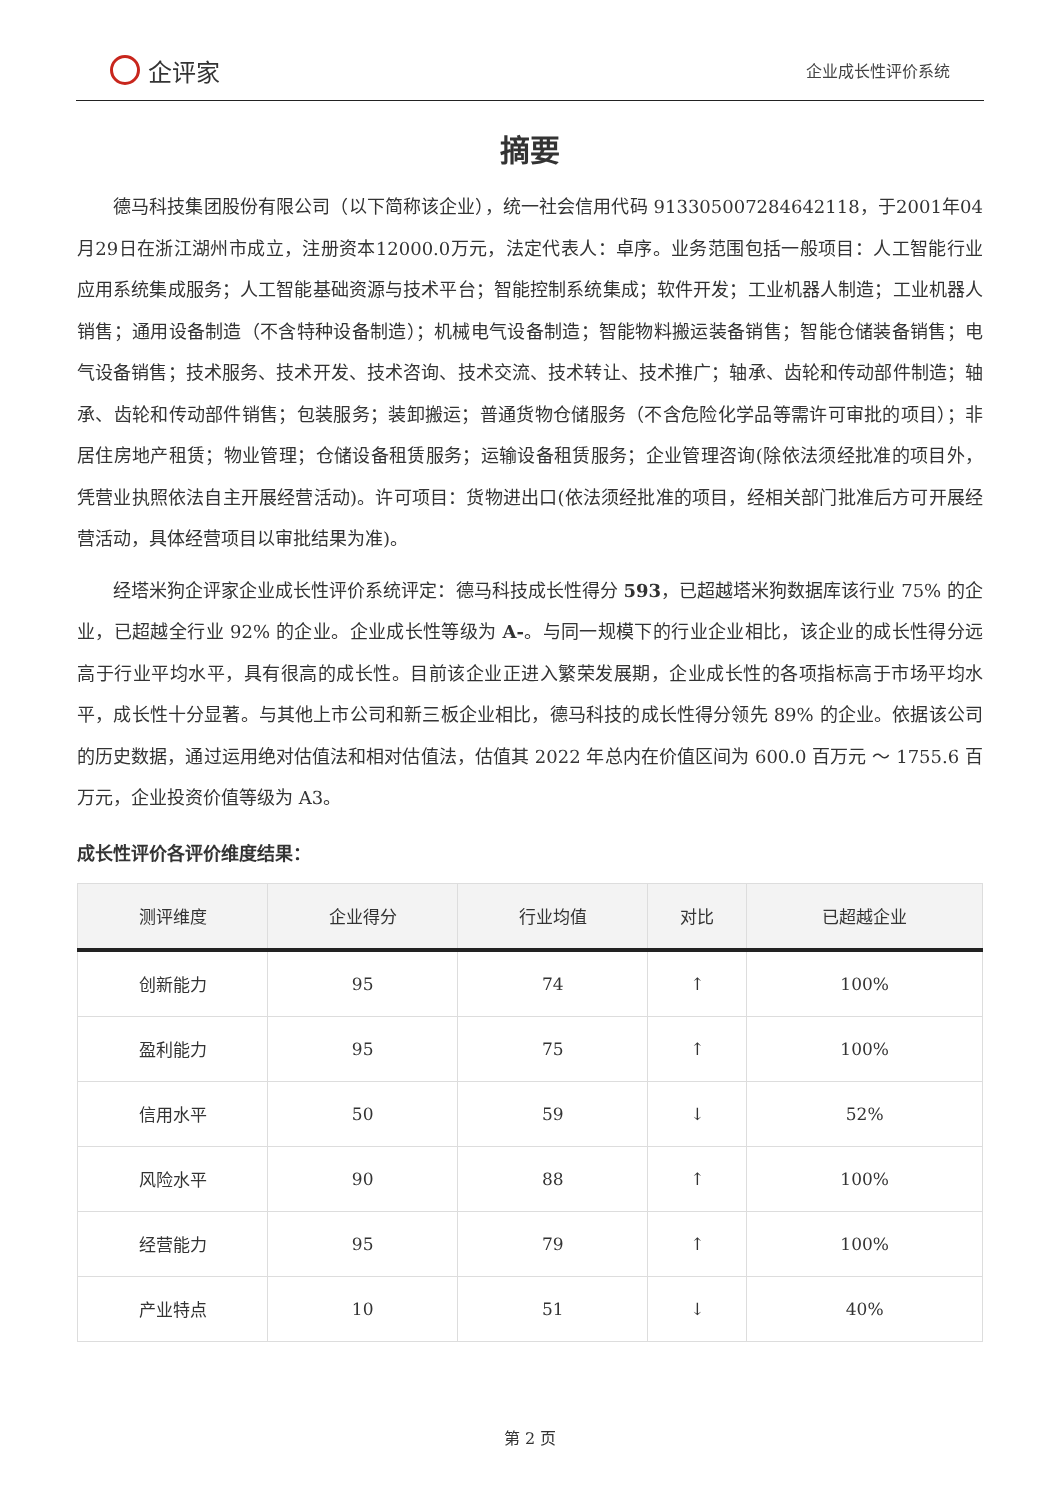企评家
企业成长性评价系统
摘要
德马科技集团股份有限公司（以下简称该企业），统一社会信用代码 913305007284642118，于2001年04月29日在浙江湖州市成立，注册资本12000.0万元，法定代表人：卓序。业务范围包括一般项目：人工智能行业应用系统集成服务；人工智能基础资源与技术平台；智能控制系统集成；软件开发；工业机器人制造；工业机器人销售；通用设备制造（不含特种设备制造）；机械电气设备制造；智能物料搬运装备销售；智能仓储装备销售；电气设备销售；技术服务、技术开发、技术咨询、技术交流、技术转让、技术推广；轴承、齿轮和传动部件制造；轴承、齿轮和传动部件销售；包装服务；装卸搬运；普通货物仓储服务（不含危险化学品等需许可审批的项目）；非居住房地产租赁；物业管理；仓储设备租赁服务；运输设备租赁服务；企业管理咨询(除依法须经批准的项目外，凭营业执照依法自主开展经营活动)。许可项目：货物进出口(依法须经批准的项目，经相关部门批准后方可开展经营活动，具体经营项目以审批结果为准)。
经塔米狗企评家企业成长性评价系统评定：德马科技成长性得分 593，已超越塔米狗数据库该行业 75% 的企业，已超越全行业 92% 的企业。企业成长性等级为 A-。与同一规模下的行业企业相比，该企业的成长性得分远高于行业平均水平，具有很高的成长性。目前该企业正进入繁荣发展期，企业成长性的各项指标高于市场平均水平，成长性十分显著。与其他上市公司和新三板企业相比，德马科技的成长性得分领先 89% 的企业。依据该公司的历史数据，通过运用绝对估值法和相对估值法，估值其 2022 年总内在价值区间为 600.0 百万元 ～ 1755.6 百万元，企业投资价值等级为 A3。
成长性评价各评价维度结果：
| 测评维度 | 企业得分 | 行业均值 | 对比 | 已超越企业 |
| --- | --- | --- | --- | --- |
| 创新能力 | 95 | 74 | ↑ | 100% |
| 盈利能力 | 95 | 75 | ↑ | 100% |
| 信用水平 | 50 | 59 | ↓ | 52% |
| 风险水平 | 90 | 88 | ↑ | 100% |
| 经营能力 | 95 | 79 | ↑ | 100% |
| 产业特点 | 10 | 51 | ↓ | 40% |
第 2 页